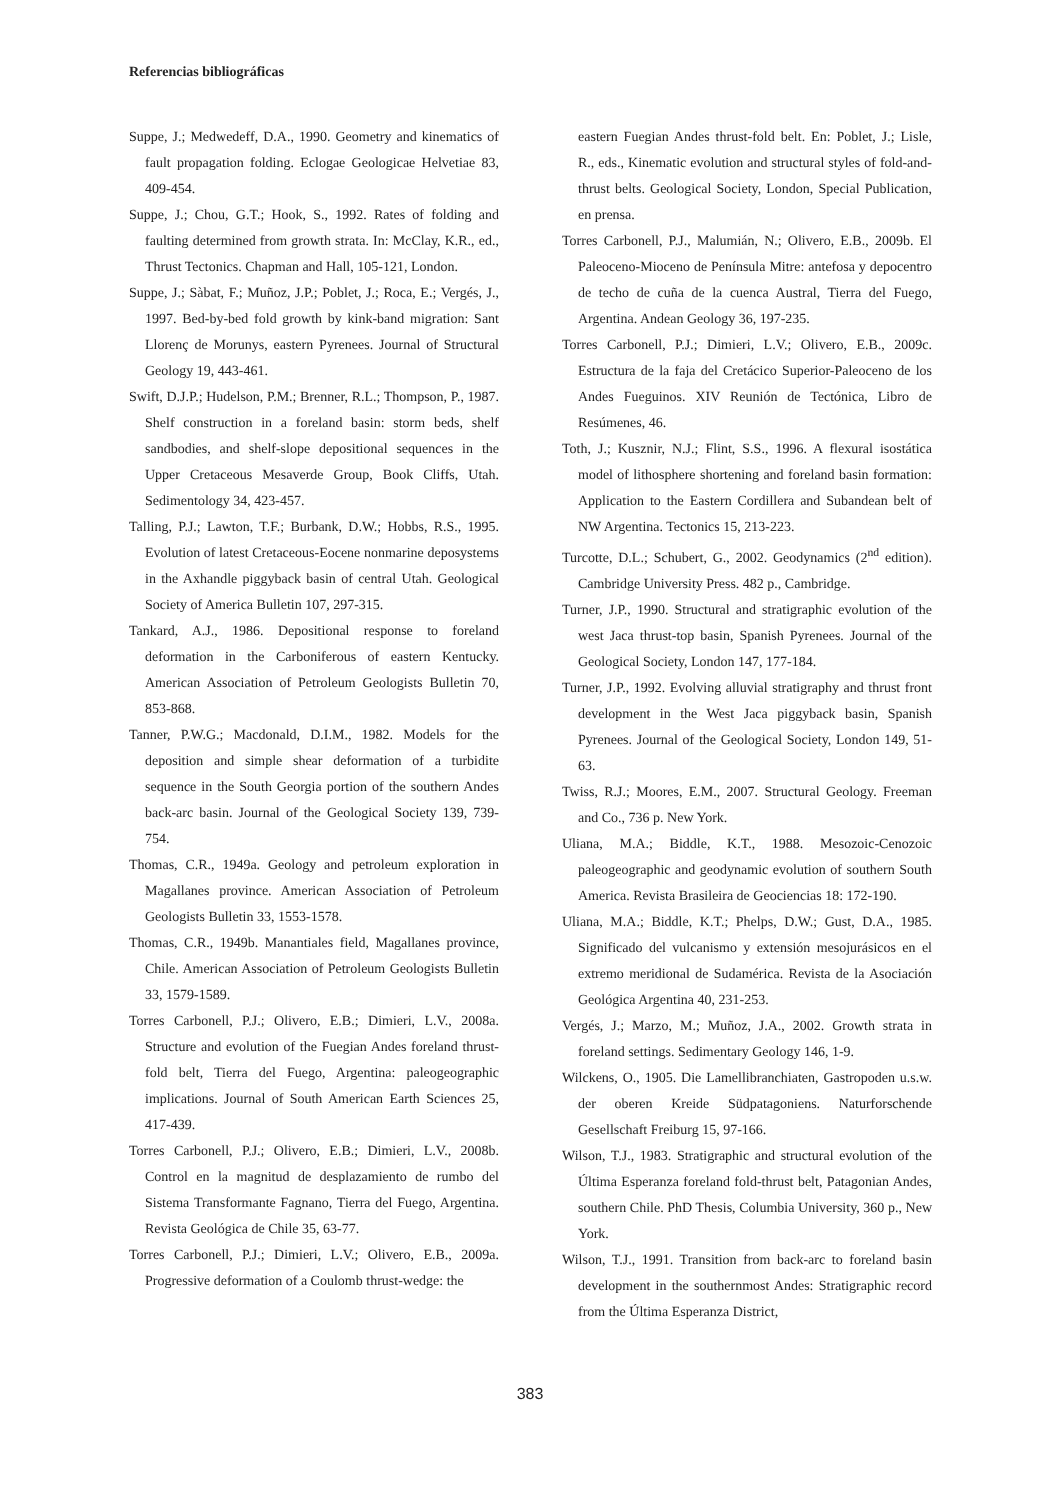Referencias bibliográficas
Suppe, J.; Medwedeff, D.A., 1990. Geometry and kinematics of fault propagation folding. Eclogae Geologicae Helvetiae 83, 409-454.
Suppe, J.; Chou, G.T.; Hook, S., 1992. Rates of folding and faulting determined from growth strata. In: McClay, K.R., ed., Thrust Tectonics. Chapman and Hall, 105-121, London.
Suppe, J.; Sàbat, F.; Muñoz, J.P.; Poblet, J.; Roca, E.; Vergés, J., 1997. Bed-by-bed fold growth by kink-band migration: Sant Llorenç de Morunys, eastern Pyrenees. Journal of Structural Geology 19, 443-461.
Swift, D.J.P.; Hudelson, P.M.; Brenner, R.L.; Thompson, P., 1987. Shelf construction in a foreland basin: storm beds, shelf sandbodies, and shelf-slope depositional sequences in the Upper Cretaceous Mesaverde Group, Book Cliffs, Utah. Sedimentology 34, 423-457.
Talling, P.J.; Lawton, T.F.; Burbank, D.W.; Hobbs, R.S., 1995. Evolution of latest Cretaceous-Eocene nonmarine deposystems in the Axhandle piggyback basin of central Utah. Geological Society of America Bulletin 107, 297-315.
Tankard, A.J., 1986. Depositional response to foreland deformation in the Carboniferous of eastern Kentucky. American Association of Petroleum Geologists Bulletin 70, 853-868.
Tanner, P.W.G.; Macdonald, D.I.M., 1982. Models for the deposition and simple shear deformation of a turbidite sequence in the South Georgia portion of the southern Andes back-arc basin. Journal of the Geological Society 139, 739-754.
Thomas, C.R., 1949a. Geology and petroleum exploration in Magallanes province. American Association of Petroleum Geologists Bulletin 33, 1553-1578.
Thomas, C.R., 1949b. Manantiales field, Magallanes province, Chile. American Association of Petroleum Geologists Bulletin 33, 1579-1589.
Torres Carbonell, P.J.; Olivero, E.B.; Dimieri, L.V., 2008a. Structure and evolution of the Fuegian Andes foreland thrust-fold belt, Tierra del Fuego, Argentina: paleogeographic implications. Journal of South American Earth Sciences 25, 417-439.
Torres Carbonell, P.J.; Olivero, E.B.; Dimieri, L.V., 2008b. Control en la magnitud de desplazamiento de rumbo del Sistema Transformante Fagnano, Tierra del Fuego, Argentina. Revista Geológica de Chile 35, 63-77.
Torres Carbonell, P.J.; Dimieri, L.V.; Olivero, E.B., 2009a. Progressive deformation of a Coulomb thrust-wedge: the
eastern Fuegian Andes thrust-fold belt. En: Poblet, J.; Lisle, R., eds., Kinematic evolution and structural styles of fold-and-thrust belts. Geological Society, London, Special Publication, en prensa.
Torres Carbonell, P.J., Malumián, N.; Olivero, E.B., 2009b. El Paleoceno-Mioceno de Península Mitre: antefosa y depocentro de techo de cuña de la cuenca Austral, Tierra del Fuego, Argentina. Andean Geology 36, 197-235.
Torres Carbonell, P.J.; Dimieri, L.V.; Olivero, E.B., 2009c. Estructura de la faja del Cretácico Superior-Paleoceno de los Andes Fueguinos. XIV Reunión de Tectónica, Libro de Resúmenes, 46.
Toth, J.; Kusznir, N.J.; Flint, S.S., 1996. A flexural isostática model of lithosphere shortening and foreland basin formation: Application to the Eastern Cordillera and Subandean belt of NW Argentina. Tectonics 15, 213-223.
Turcotte, D.L.; Schubert, G., 2002. Geodynamics (2<sup>nd</sup> edition). Cambridge University Press. 482 p., Cambridge.
Turner, J.P., 1990. Structural and stratigraphic evolution of the west Jaca thrust-top basin, Spanish Pyrenees. Journal of the Geological Society, London 147, 177-184.
Turner, J.P., 1992. Evolving alluvial stratigraphy and thrust front development in the West Jaca piggyback basin, Spanish Pyrenees. Journal of the Geological Society, London 149, 51-63.
Twiss, R.J.; Moores, E.M., 2007. Structural Geology. Freeman and Co., 736 p. New York.
Uliana, M.A.; Biddle, K.T., 1988. Mesozoic-Cenozoic paleogeographic and geodynamic evolution of southern South America. Revista Brasileira de Geociencias 18: 172-190.
Uliana, M.A.; Biddle, K.T.; Phelps, D.W.; Gust, D.A., 1985. Significado del vulcanismo y extensión mesojurásicos en el extremo meridional de Sudamérica. Revista de la Asociación Geológica Argentina 40, 231-253.
Vergés, J.; Marzo, M.; Muñoz, J.A., 2002. Growth strata in foreland settings. Sedimentary Geology 146, 1-9.
Wilckens, O., 1905. Die Lamellibranchiaten, Gastropoden u.s.w. der oberen Kreide Südpatagoniens. Naturforschende Gesellschaft Freiburg 15, 97-166.
Wilson, T.J., 1983. Stratigraphic and structural evolution of the Última Esperanza foreland fold-thrust belt, Patagonian Andes, southern Chile. PhD Thesis, Columbia University, 360 p., New York.
Wilson, T.J., 1991. Transition from back-arc to foreland basin development in the southernmost Andes: Stratigraphic record from the Última Esperanza District,
383